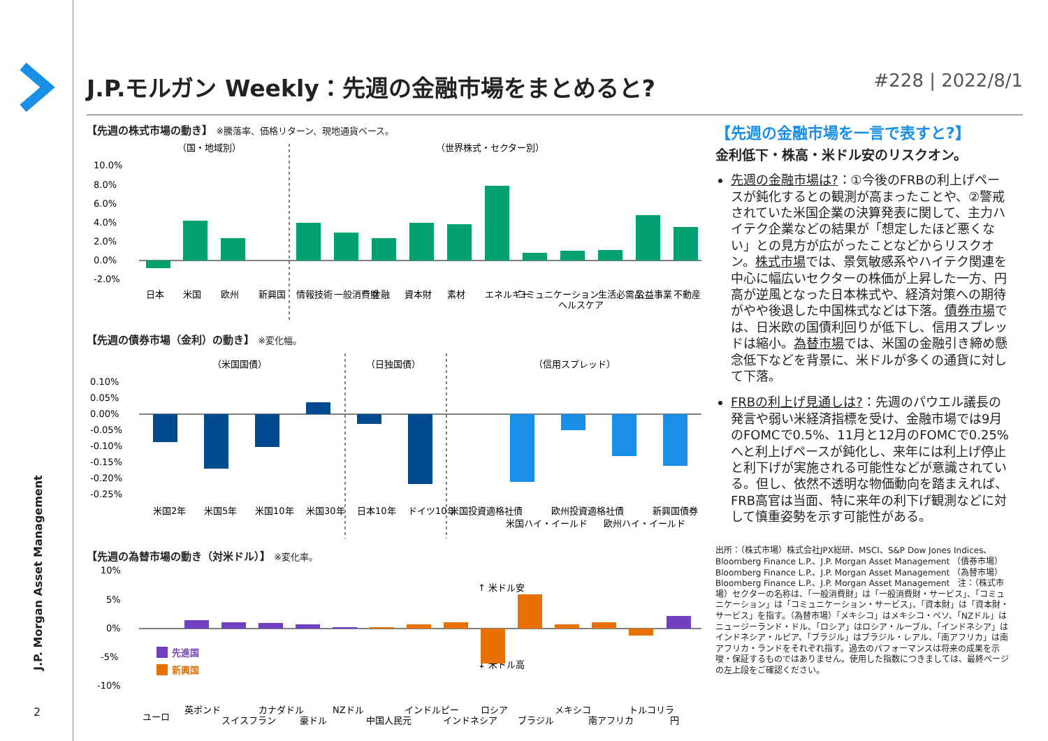J.P. Morgan Asset Management
2
J.P.モルガン Weekly：先週の金融市場をまとめると? #228 | 2022/8/1
【先週の株式市場の動き】 ※騰落率、価格リターン、現地通貨ベース。
（国・地域別）
（世界株式・セクター別）
10.0%
8.0%
6.0%
4.0%
2.0%
0.0%
-2.0%
日本
米国
欧州
新興国
情報技術
一般消費財
金融
資本財
素材
エネルギー
コミュニケーション
ヘルスケア
生活必需品
公益事業
不動産
【先週の債券市場（金利）の動き】 ※変化幅。
（米国国債）
（日独国債）
（信用スプレッド）
0.10%
0.05%
0.00%
-0.05%
-0.10%
-0.15%
-0.20%
-0.25%
米国2年
米国5年
米国10年
米国30年
日本10年
ドイツ10年
米国投資適格社債
米国ハイ・イールド
欧州投資適格社債
欧州ハイ・イールド
新興国債券
【先週の為替市場の動き（対米ドル）】 ※変化率。
10%
5%
0%
-5%
-10%
↑ 米ドル安
↓ 米ドル高
先進国
新興国
ユーロ
英ポンド
スイスフラン
カナダドル
豪ドル
NZドル
中国人民元
インドルピー
インドネシア
ロシア
ブラジル
メキシコ
南アフリカ
トルコリラ
円
【先週の金融市場を一言で表すと?】
金利低下・株高・米ドル安のリスクオン。
先週の金融市場は?：①今後のFRBの利上げペースが鈍化するとの観測が高まったことや、②警戒されていた米国企業の決算発表に関して、主力ハイテク企業などの結果が「想定したほど悪くない」との見方が広がったことなどからリスクオン。株式市場では、景気敏感系やハイテク関連を中心に幅広いセクターの株価が上昇した一方、円高が逆風となった日本株式や、経済対策への期待がやや後退した中国株式などは下落。債券市場では、日米欧の国債利回りが低下し、信用スプレッドは縮小。為替市場では、米国の金融引き締め懸念低下などを背景に、米ドルが多くの通貨に対して下落。
FRBの利上げ見通しは?：先週のパウエル議長の発言や弱い米経済指標を受け、金融市場では9月のFOMCで0.5%、11月と12月のFOMCで0.25%へと利上げペースが鈍化し、来年には利上げ停止と利下げが実施される可能性などが意識されている。但し、依然不透明な物価動向を踏まえれば、FRB高官は当面、特に来年の利下げ観測などに対して慎重姿勢を示す可能性がある。
出所：（株式市場）株式会社JPX総研、MSCI、S&P Dow Jones Indices、Bloomberg Finance L.P.、J.P. Morgan Asset Management （債券市場）Bloomberg Finance L.P.、J.P. Morgan Asset Management （為替市場）Bloomberg Finance L.P.、J.P. Morgan Asset Management　注：（株式市場）セクターの名称は、「一般消費財」は「一般消費財・サービス」、「コミュニケーション」は「コミュニケーション・サービス」、「資本財」は「資本財・サービス」を指す。（為替市場）「メキシコ」はメキシコ・ペソ、「NZドル」はニュージーランド・ドル、「ロシア」はロシア・ルーブル、「インドネシア」はインドネシア・ルピア、「ブラジル」はブラジル・レアル、「南アフリカ」は南アフリカ・ランドをそれぞれ指す。過去のパフォーマンスは将来の成果を示唆・保証するものではありません。使用した指数につきましては、最終ページの左上段をご確認ください。